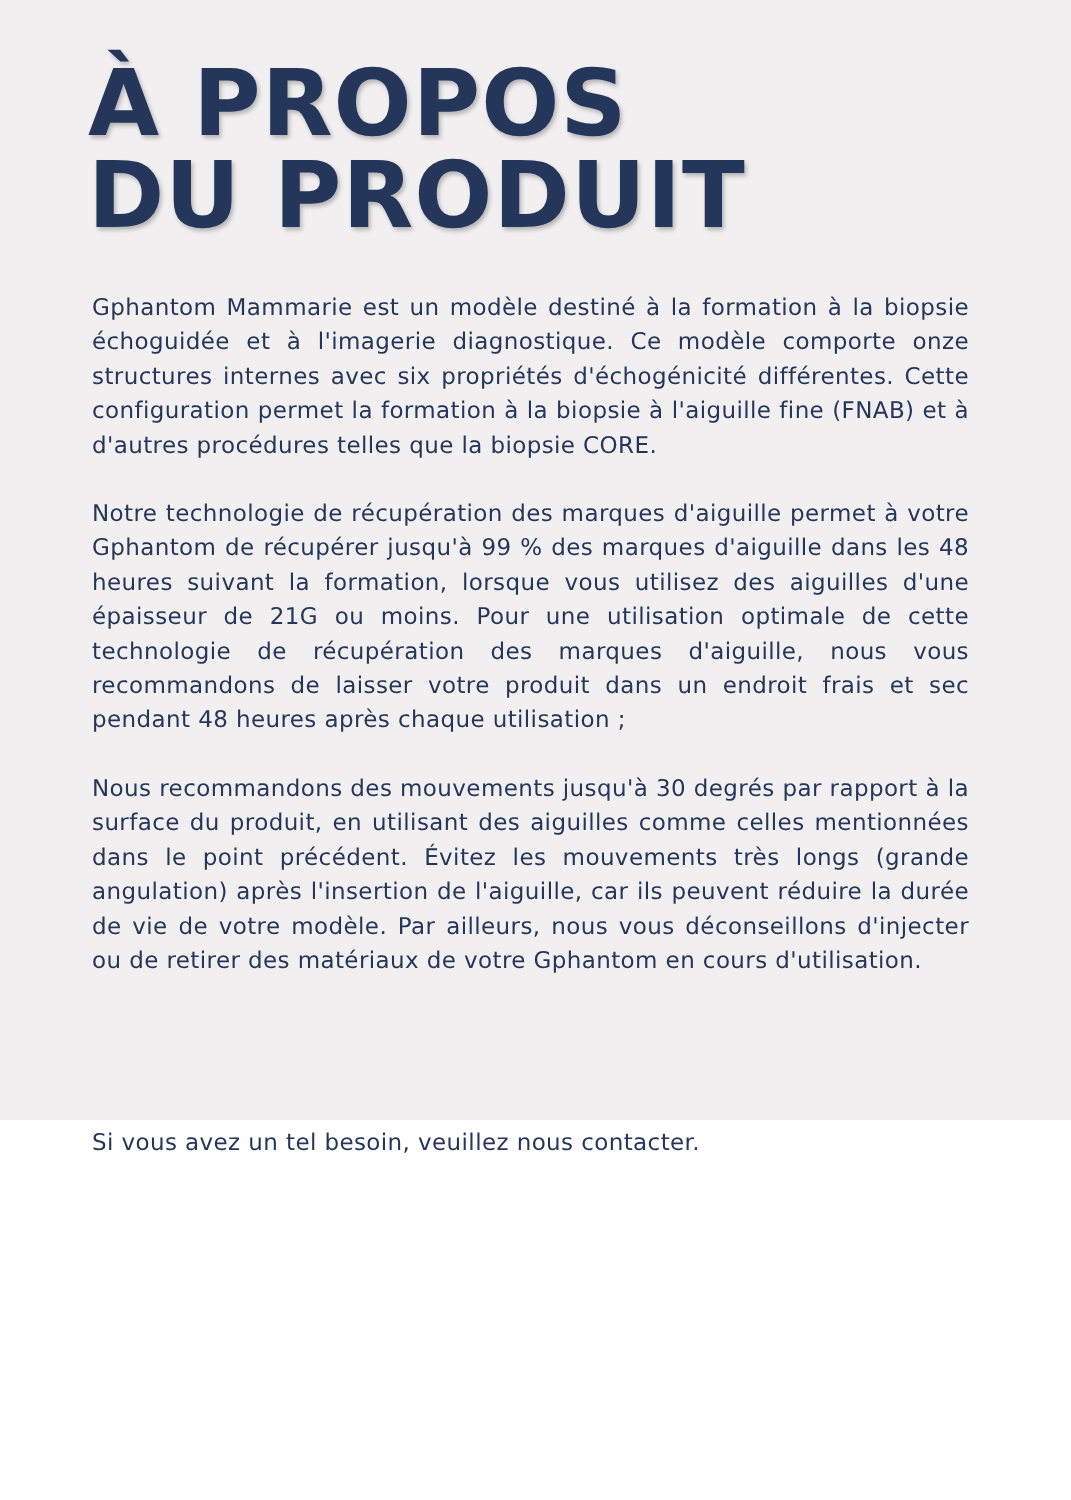À PROPOS
DU PRODUIT
Gphantom Mammarie est un modèle destiné à la formation à la biopsie échoguidée et à l'imagerie diagnostique. Ce modèle comporte onze structures internes avec six propriétés d'échogénicité différentes. Cette configuration permet la formation à la biopsie à l'aiguille fine (FNAB) et à d'autres procédures telles que la biopsie CORE.
Notre technologie de récupération des marques d'aiguille permet à votre Gphantom de récupérer jusqu'à 99 % des marques d'aiguille dans les 48 heures suivant la formation, lorsque vous utilisez des aiguilles d'une épaisseur de 21G ou moins. Pour une utilisation optimale de cette technologie de récupération des marques d'aiguille, nous vous recommandons de laisser votre produit dans un endroit frais et sec pendant 48 heures après chaque utilisation ;
Nous recommandons des mouvements jusqu'à 30 degrés par rapport à la surface du produit, en utilisant des aiguilles comme celles mentionnées dans le point précédent. Évitez les mouvements très longs (grande angulation) après l'insertion de l'aiguille, car ils peuvent réduire la durée de vie de votre modèle. Par ailleurs, nous vous déconseillons d'injecter ou de retirer des matériaux de votre Gphantom en cours d'utilisation.
Si vous avez un tel besoin, veuillez nous contacter.